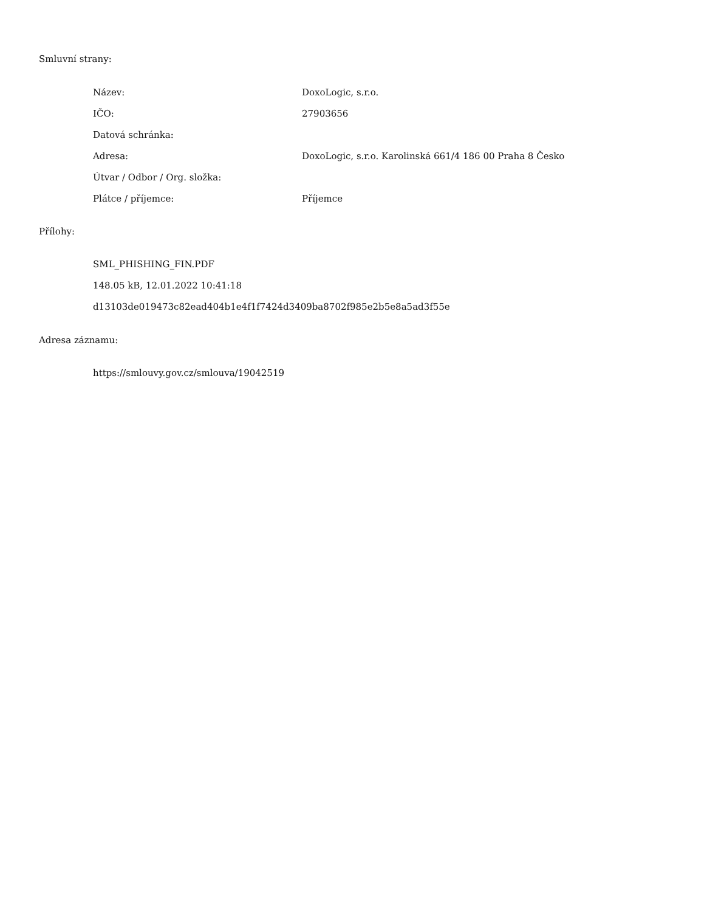Smluvní strany:
| Název: | DoxoLogic, s.r.o. |
| IČO: | 27903656 |
| Datová schránka: | |
| Adresa: | DoxoLogic, s.r.o. Karolinská 661/4 186 00 Praha 8 Česko |
| Útvar / Odbor / Org. složka: | |
| Plátce / příjemce: | Příjemce |
Přílohy:
SML_PHISHING_FIN.PDF
148.05 kB, 12.01.2022 10:41:18
d13103de019473c82ead404b1e4f1f7424d3409ba8702f985e2b5e8a5ad3f55e
Adresa záznamu:
https://smlouvy.gov.cz/smlouva/19042519